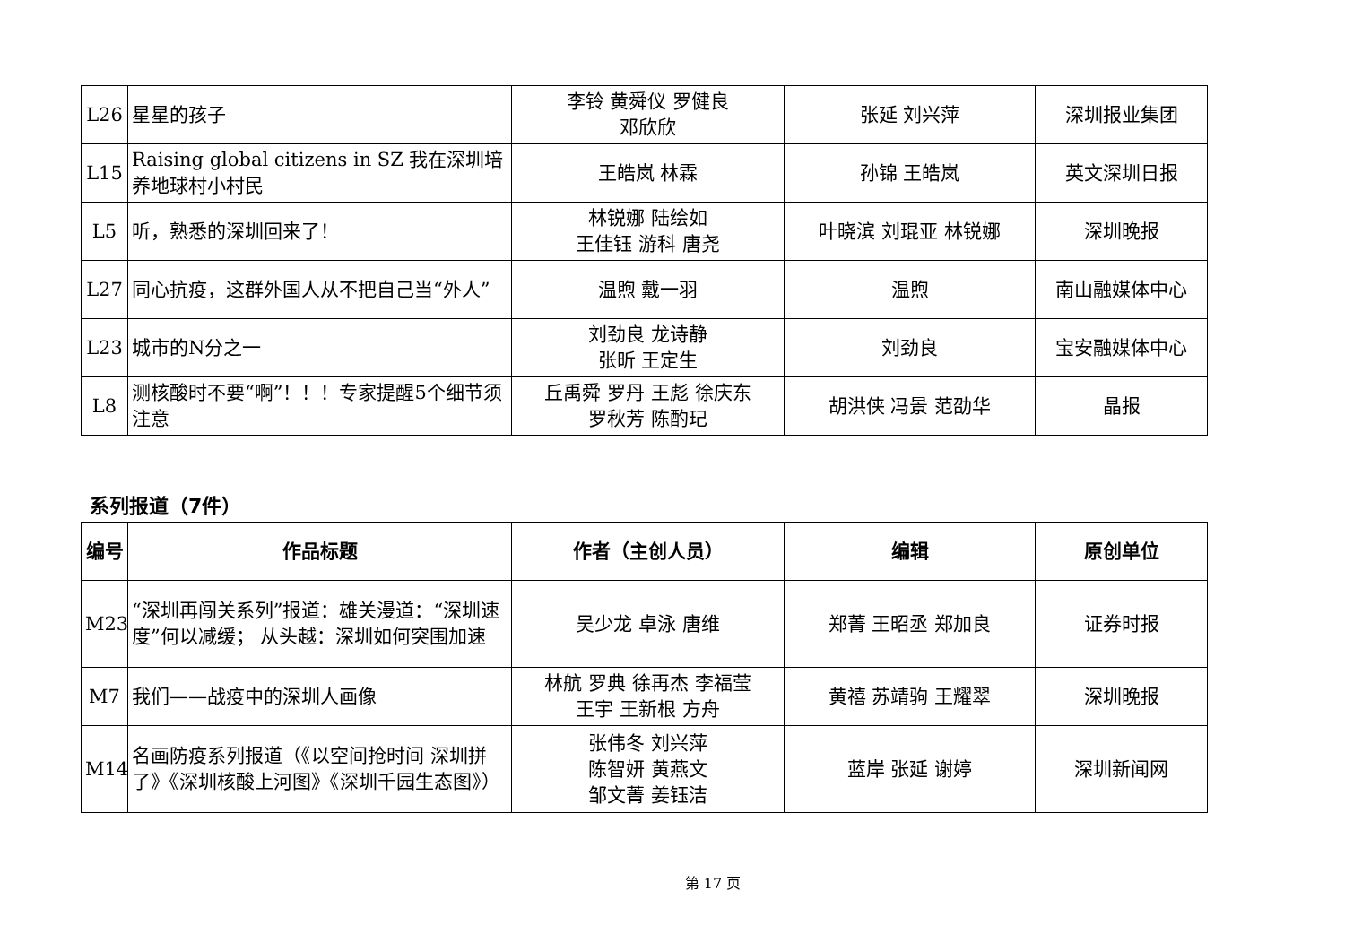| L26 | 星星的孩子 | 李铃 黄舜仪 罗健良 邓欣欣 | 张延 刘兴萍 | 深圳报业集团 |
| L15 | Raising global citizens in SZ 我在深圳培养地球村小村民 | 王皓岚 林霖 | 孙锦 王皓岚 | 英文深圳日报 |
| L5 | 听，熟悉的深圳回来了！ | 林锐娜 陆绘如 王佳钰 游科 唐尧 | 叶晓滨 刘琨亚 林锐娜 | 深圳晚报 |
| L27 | 同心抗疫，这群外国人从不把自己当“外人” | 温煦 戴一羽 | 温煦 | 南山融媒体中心 |
| L23 | 城市的N分之一 | 刘劲良 龙诗静 张昕 王定生 | 刘劲良 | 宝安融媒体中心 |
| L8 | 测核酸时不要“啊”！！！专家提醒5个细节须注意 | 丘禹舜 罗丹 王彪 徐庆东 罗秋芳 陈酌玘 | 胡洪侠 冯景 范劭华 | 晶报 |
系列报道（7件）
| 编号 | 作品标题 | 作者（主创人员） | 编辑 | 原创单位 |
| --- | --- | --- | --- | --- |
| M23 | “深圳再闯关系列”报道：雄关漫道：“深圳速度”何以减缓； 从头越：深圳如何突围加速 | 吴少龙 卓泳 唐维 | 郑菁 王昭丞 郑加良 | 证券时报 |
| M7 | 我们——战疫中的深圳人画像 | 林航 罗典 徐再杰 李福莹 王宇 王新根 方舟 | 黄禧 苏靖驹 王耀翠 | 深圳晚报 |
| M14 | 名画防疫系列报道（《以空间抢时间 深圳拼了》《深圳核酸上河图》《深圳千园生态图》） | 张伟冬 刘兴萍 陈智妍 黄燕文 邹文菁 姜钰洁 | 蓝岸 张延 谢婷 | 深圳新闻网 |
第 17 页